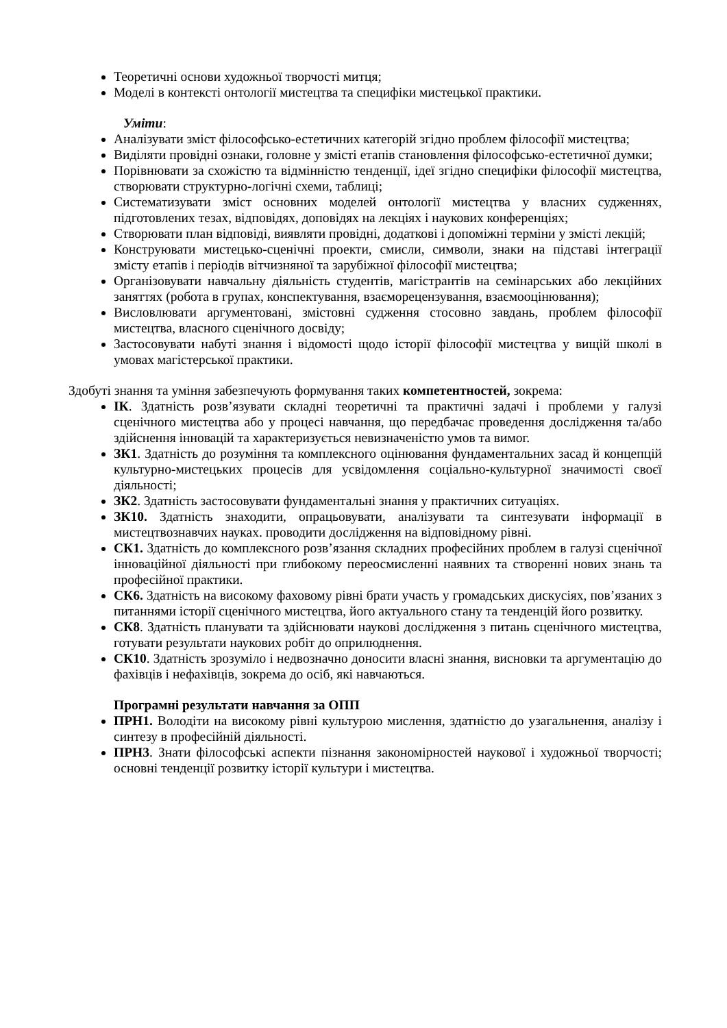Теоретичні основи художньої творчості митця;
Моделі в контексті онтології мистецтва та специфіки мистецької практики.
Уміти:
Аналізувати зміст філософсько-естетичних категорій згідно проблем філософії мистецтва;
Виділяти провідні ознаки, головне у змісті етапів становлення філософсько-естетичної думки;
Порівнювати за схожістю та відмінністю тенденції, ідеї згідно специфіки філософії мистецтва, створювати структурно-логічні схеми, таблиці;
Систематизувати зміст основних моделей онтології мистецтва у власних судженнях, підготовлених тезах, відповідях, доповідях на лекціях і наукових конференціях;
Створювати план відповіді, виявляти провідні, додаткові і допоміжні терміни у змісті лекцій;
Конструювати мистецько-сценічні проекти, смисли, символи, знаки на підставі інтеграції змісту етапів і періодів вітчизняної та зарубіжної філософії мистецтва;
Організовувати навчальну діяльність студентів, магістрантів на семінарських або лекційних заняттях (робота в групах, конспектування, взаєморецензування, взаємооцінювання);
Висловлювати аргументовані, змістовні судження стосовно завдань, проблем філософії мистецтва, власного сценічного досвіду;
Застосовувати набуті знання і відомості щодо історії філософії мистецтва у вищій школі в умовах магістерської практики.
Здобуті знання та уміння забезпечують формування таких компетентностей, зокрема:
ІК. Здатність розв’язувати складні теоретичні та практичні задачі і проблеми у галузі сценічного мистецтва або у процесі навчання, що передбачає проведення дослідження та/або здійснення інновацій та характеризується невизначеністю умов та вимог.
ЗК1. Здатність до розуміння та комплексного оцінювання фундаментальних засад й концепцій культурно-мистецьких процесів для усвідомлення соціально-культурної значимості своєї діяльності;
ЗК2. Здатність застосовувати фундаментальні знання у практичних ситуаціях.
ЗК10. Здатність знаходити, опрацьовувати, аналізувати та синтезувати інформації в мистецтвознавчих науках. проводити дослідження на відповідному рівні.
СК1. Здатність до комплексного розв’язання складних професійних проблем в галузі сценічної інноваційної діяльності при глибокому переосмисленні наявних та створенні нових знань та професійної практики.
СК6. Здатність на високому фаховому рівні брати участь у громадських дискусіях, пов’язаних з питаннями історії сценічного мистецтва, його актуального стану та тенденцій його розвитку.
СК8. Здатність планувати та здійснювати наукові дослідження з питань сценічного мистецтва, готувати результати наукових робіт до оприлюднення.
СК10. Здатність зрозуміло і недвозначно доносити власні знання, висновки та аргументацію до фахівців і нефахівців, зокрема до осіб, які навчаються.
Програмні результати навчання за ОПП
ПРН1. Володіти на високому рівні культурою мислення, здатністю до узагальнення, аналізу і синтезу в професійній діяльності.
ПРН3. Знати філософські аспекти пізнання закономірностей наукової і художньої творчості; основні тенденції розвитку історії культури і мистецтва.